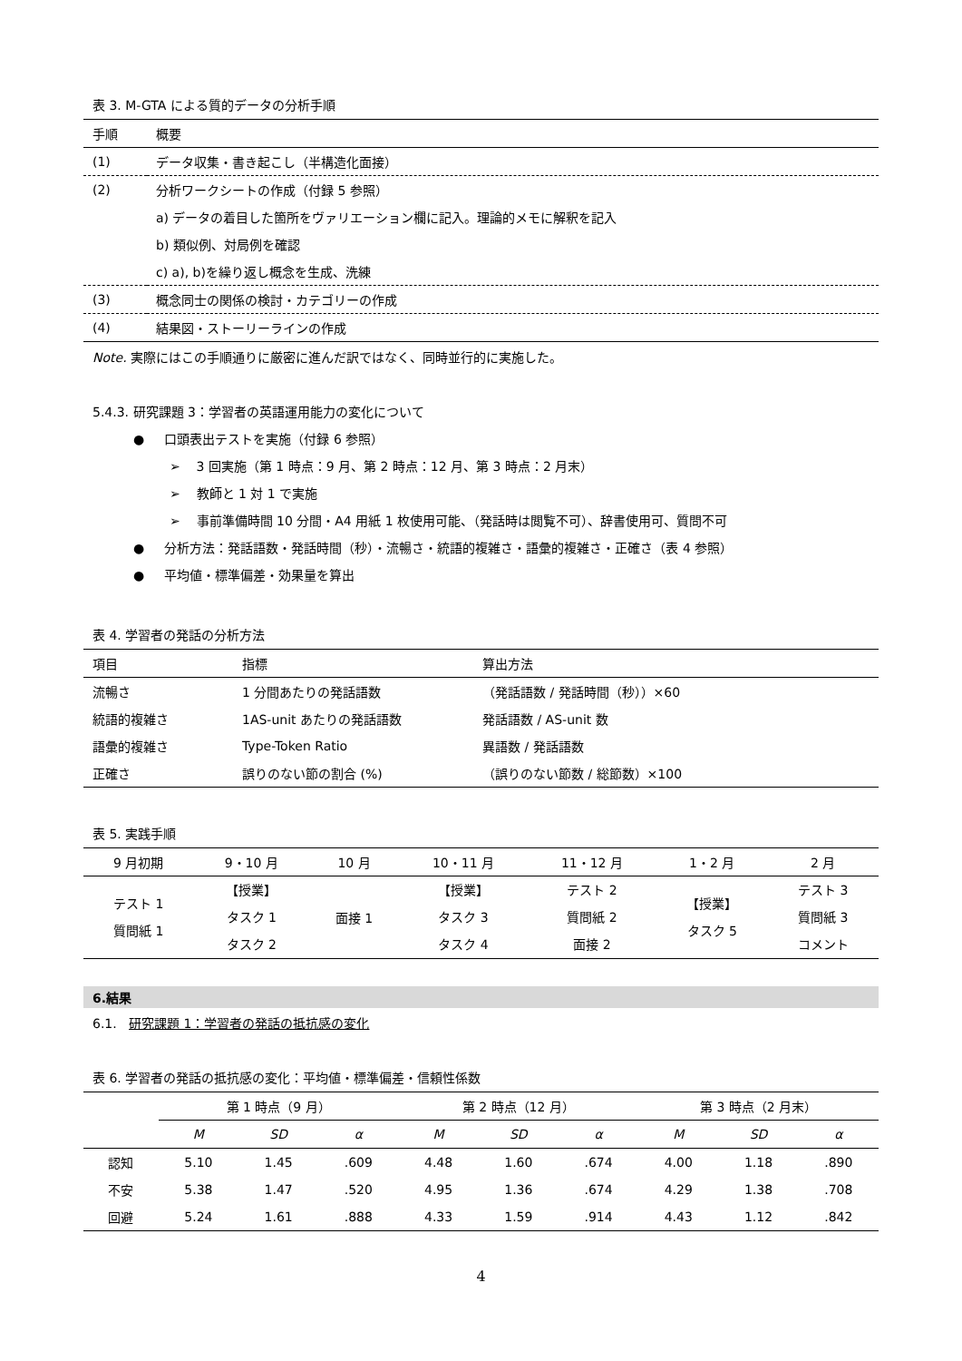表 3. M-GTA による質的データの分析手順
| 手順 | 概要 |
| --- | --- |
| (1) | データ収集・書き起こし（半構造化面接） |
| (2) | 分析ワークシートの作成（付録 5 参照） |
| | a) データの着目した箇所をヴァリエーション欄に記入。理論的メモに解釈を記入 |
| | b) 類似例、対局例を確認 |
| | c) a), b)を繰り返し概念を生成、洗練 |
| (3) | 概念同士の関係の検討・カテゴリーの作成 |
| (4) | 結果図・ストーリーラインの作成 |
Note. 実際にはこの手順通りに厳密に進んだ訳ではなく、同時並行的に実施した。
5.4.3. 研究課題 3：学習者の英語運用能力の変化について
● 口頭表出テストを実施（付録 6 参照）
➢ 3 回実施（第 1 時点：9 月、第 2 時点：12 月、第 3 時点：2 月末）
➢ 教師と 1 対 1 で実施
➢ 事前準備時間 10 分間・A4 用紙 1 枚使用可能、（発話時は閲覧不可）、辞書使用可、質問不可
● 分析方法：発話語数・発話時間（秒）・流暢さ・統語的複雑さ・語彙的複雑さ・正確さ（表 4 参照）
● 平均値・標準偏差・効果量を算出
表 4. 学習者の発話の分析方法
| 項目 | 指標 | 算出方法 |
| --- | --- | --- |
| 流暢さ | 1 分間あたりの発話語数 | （発話語数 / 発話時間（秒））×60 |
| 統語的複雑さ | 1AS-unit あたりの発話語数 | 発話語数 / AS-unit 数 |
| 語彙的複雑さ | Type-Token Ratio | 異語数 / 発話語数 |
| 正確さ | 誤りのない節の割合 (%) | （誤りのない節数 / 総節数）×100 |
表 5. 実践手順
| 9 月初期 | 9・10 月 | 10 月 | 10・11 月 | 11・12 月 | 1・2 月 | 2 月 |
| --- | --- | --- | --- | --- | --- | --- |
| テスト 1 質問紙 1 | 【授業】 タスク 1 タスク 2 | 面接 1 | 【授業】 タスク 3 タスク 4 | テスト 2 質問紙 2 面接 2 | 【授業】 タスク 5 | テスト 3 質問紙 3 コメント |
6.結果
6.1. 研究課題 1：学習者の発話の抵抗感の変化
表 6. 学習者の発話の抵抗感の変化：平均値・標準偏差・信頼性係数
| | 第 1 時点（9 月） | | | 第 2 時点（12 月） | | | 第 3 時点（2 月末） | | |
| --- | --- | --- | --- | --- | --- | --- | --- | --- | --- |
| | M | SD | α | M | SD | α | M | SD | α |
| 認知 | 5.10 | 1.45 | .609 | 4.48 | 1.60 | .674 | 4.00 | 1.18 | .890 |
| 不安 | 5.38 | 1.47 | .520 | 4.95 | 1.36 | .674 | 4.29 | 1.38 | .708 |
| 回避 | 5.24 | 1.61 | .888 | 4.33 | 1.59 | .914 | 4.43 | 1.12 | .842 |
4